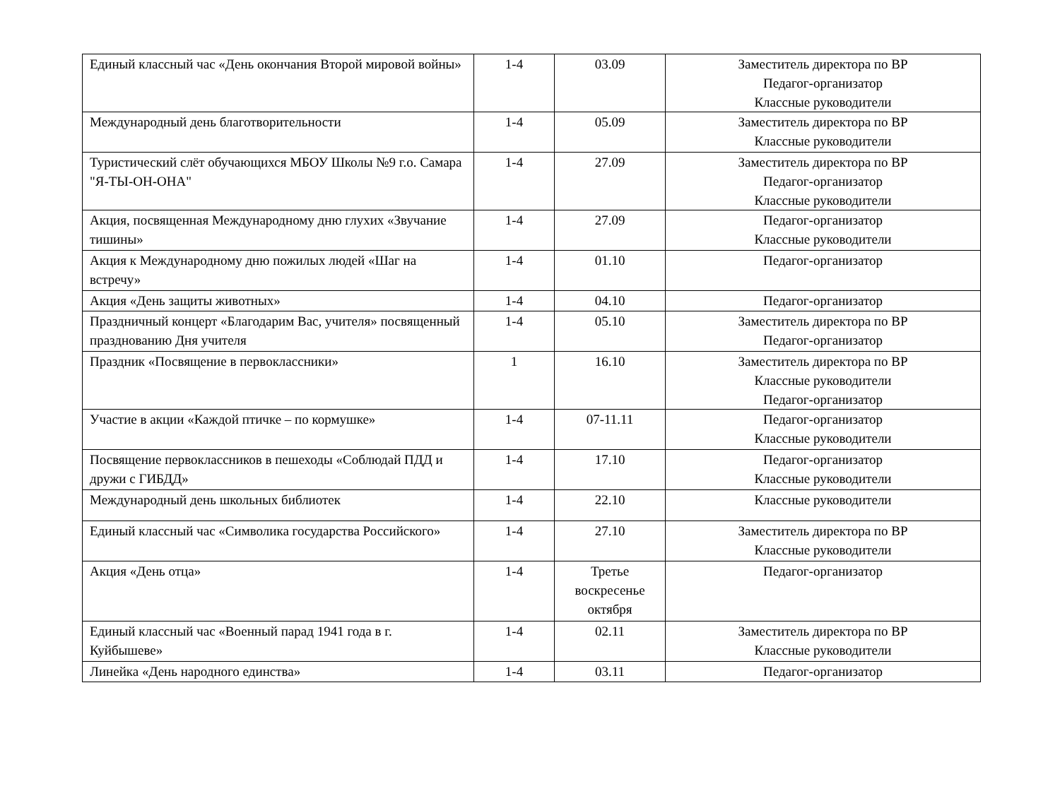| Единый классный час «День окончания Второй мировой войны» | 1-4 | 03.09 | Заместитель директора по ВР Педагог-организатор Классные руководители |
| Международный день благотворительности | 1-4 | 05.09 | Заместитель директора по ВР Классные руководители |
| Туристический слёт обучающихся МБОУ Школы №9 г.о. Самара "Я-ТЫ-ОН-ОНА" | 1-4 | 27.09 | Заместитель директора по ВР Педагог-организатор Классные руководители |
| Акция, посвященная Международному дню глухих «Звучание тишины» | 1-4 | 27.09 | Педагог-организатор Классные руководители |
| Акция к Международному дню пожилых людей «Шаг на встречу» | 1-4 | 01.10 | Педагог-организатор |
| Акция «День защиты животных» | 1-4 | 04.10 | Педагог-организатор |
| Праздничный концерт «Благодарим Вас, учителя» посвященный празднованию Дня учителя | 1-4 | 05.10 | Заместитель директора по ВР Педагог-организатор |
| Праздник «Посвящение в первоклассники» | 1 | 16.10 | Заместитель директора по ВР Классные руководители Педагог-организатор |
| Участие в акции «Каждой птичке – по кормушке» | 1-4 | 07-11.11 | Педагог-организатор Классные руководители |
| Посвящение первоклассников в пешеходы «Соблюдай ПДД и дружи с ГИБДД» | 1-4 | 17.10 | Педагог-организатор Классные руководители |
| Международный день школьных библиотек | 1-4 | 22.10 | Классные руководители |
| Единый классный час «Символика государства Российского» | 1-4 | 27.10 | Заместитель директора по ВР Классные руководители |
| Акция «День отца» | 1-4 | Третье воскресенье октября | Педагог-организатор |
| Единый классный час «Военный парад 1941 года в г. Куйбышеве» | 1-4 | 02.11 | Заместитель директора по ВР Классные руководители |
| Линейка «День народного единства» | 1-4 | 03.11 | Педагог-организатор |